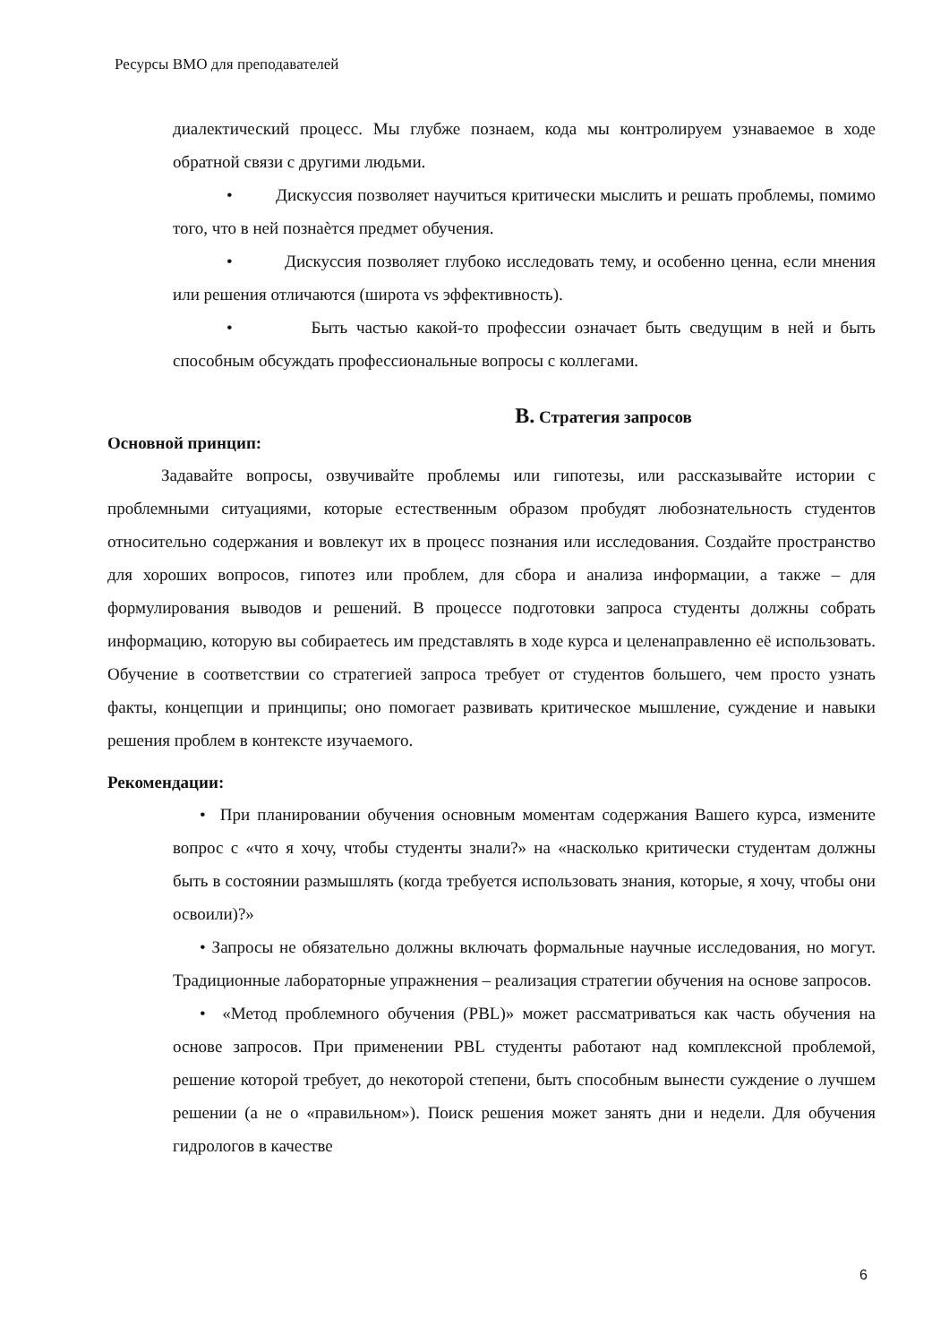Ресурсы ВМО для преподавателей
диалектический процесс. Мы глубже познаем, кода мы контролируем узнаваемое в ходе обратной связи с другими людьми.
• Дискуссия позволяет научиться критически мыслить и решать проблемы, помимо того, что в ней познаѐтся предмет обучения.
• Дискуссия позволяет глубоко исследовать тему, и особенно ценна, если мнения или решения отличаются (широта vs эффективность).
• Быть частью какой-то профессии означает быть сведущим в ней и быть способным обсуждать профессиональные вопросы с коллегами.
B. Стратегия запросов
Основной принцип:
Задавайте вопросы, озвучивайте проблемы или гипотезы, или рассказывайте истории с проблемными ситуациями, которые естественным образом пробудят любознательность студентов относительно содержания и вовлекут их в процесс познания или исследования. Создайте пространство для хороших вопросов, гипотез или проблем, для сбора и анализа информации, а также – для формулирования выводов и решений. В процессе подготовки запроса студенты должны собрать информацию, которую вы собираетесь им представлять в ходе курса и целенаправленно её использовать. Обучение в соответствии со стратегией запроса требует от студентов большего, чем просто узнать факты, концепции и принципы; оно помогает развивать критическое мышление, суждение и навыки решения проблем в контексте изучаемого.
Рекомендации:
• При планировании обучения основным моментам содержания Вашего курса, измените вопрос с «что я хочу, чтобы студенты знали?» на «насколько критически студентам должны быть в состоянии размышлять (когда требуется использовать знания, которые, я хочу, чтобы они освоили)?»
• Запросы не обязательно должны включать формальные научные исследования, но могут. Традиционные лабораторные упражнения – реализация стратегии обучения на основе запросов.
• «Метод проблемного обучения (PBL)» может рассматриваться как часть обучения на основе запросов. При применении PBL студенты работают над комплексной проблемой, решение которой требует, до некоторой степени, быть способным вынести суждение о лучшем решении (а не о «правильном»). Поиск решения может занять дни и недели. Для обучения гидрологов в качестве
6